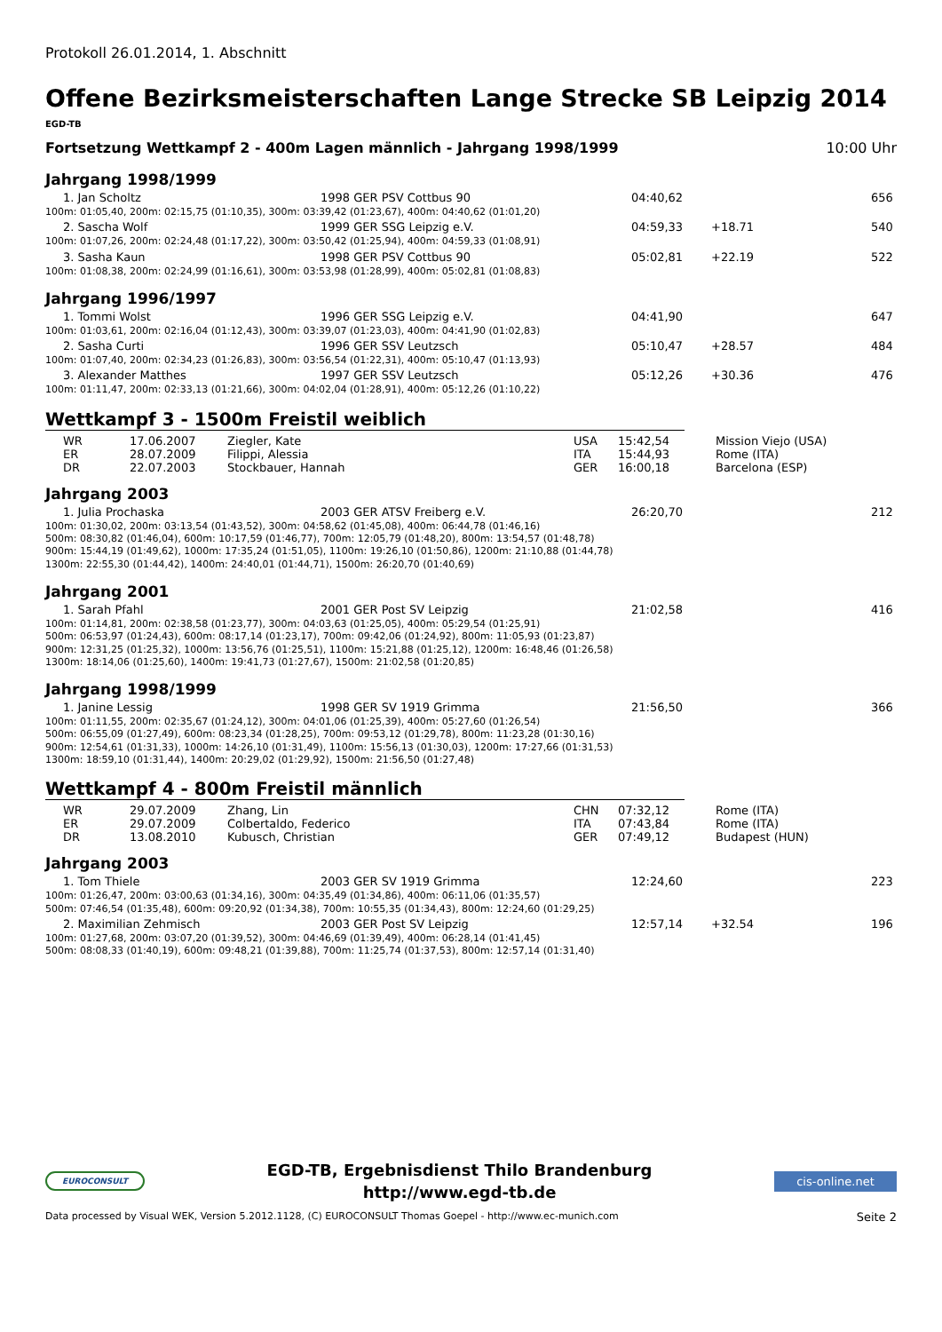Protokoll 26.01.2014, 1. Abschnitt
Offene Bezirksmeisterschaften Lange Strecke SB Leipzig 2014
EGD-TB
Fortsetzung Wettkampf 2 - 400m Lagen männlich - Jahrgang 1998/1999 10:00 Uhr
Jahrgang 1998/1999
| 1. Jan Scholtz | 1998 GER PSV Cottbus 90 | 04:40,62 | | 656 |
| 100m: 01:05,40, 200m: 02:15,75 (01:10,35), 300m: 03:39,42 (01:23,67), 400m: 04:40,62 (01:01,20) | | | | |
| 2. Sascha Wolf | 1999 GER SSG Leipzig e.V. | 04:59,33 | +18.71 | 540 |
| 100m: 01:07,26, 200m: 02:24,48 (01:17,22), 300m: 03:50,42 (01:25,94), 400m: 04:59,33 (01:08,91) | | | | |
| 3. Sasha Kaun | 1998 GER PSV Cottbus 90 | 05:02,81 | +22.19 | 522 |
| 100m: 01:08,38, 200m: 02:24,99 (01:16,61), 300m: 03:53,98 (01:28,99), 400m: 05:02,81 (01:08,83) | | | | |
Jahrgang 1996/1997
| 1. Tommi Wolst | 1996 GER SSG Leipzig e.V. | 04:41,90 | | 647 |
| 100m: 01:03,61, 200m: 02:16,04 (01:12,43), 300m: 03:39,07 (01:23,03), 400m: 04:41,90 (01:02,83) | | | | |
| 2. Sasha Curti | 1996 GER SSV Leutzsch | 05:10,47 | +28.57 | 484 |
| 100m: 01:07,40, 200m: 02:34,23 (01:26,83), 300m: 03:56,54 (01:22,31), 400m: 05:10,47 (01:13,93) | | | | |
| 3. Alexander Matthes | 1997 GER SSV Leutzsch | 05:12,26 | +30.36 | 476 |
| 100m: 01:11,47, 200m: 02:33,13 (01:21,66), 300m: 04:02,04 (01:28,91), 400m: 05:12,26 (01:10,22) | | | | |
Wettkampf 3 - 1500m Freistil weiblich
| WR | 17.06.2007 | Ziegler, Kate | USA | 15:42,54 | Mission Viejo (USA) |
| ER | 28.07.2009 | Filippi, Alessia | ITA | 15:44,93 | Rome (ITA) |
| DR | 22.07.2003 | Stockbauer, Hannah | GER | 16:00,18 | Barcelona (ESP) |
Jahrgang 2003
| 1. Julia Prochaska | 2003 GER ATSV Freiberg e.V. | 26:20,70 | | 212 |
| 100m: 01:30,02, 200m: 03:13,54 (01:43,52), 300m: 04:58,62 (01:45,08), 400m: 06:44,78 (01:46,16) 500m: 08:30,82 (01:46,04), 600m: 10:17,59 (01:46,77), 700m: 12:05,79 (01:48,20), 800m: 13:54,57 (01:48,78) 900m: 15:44,19 (01:49,62), 1000m: 17:35,24 (01:51,05), 1100m: 19:26,10 (01:50,86), 1200m: 21:10,88 (01:44,78) 1300m: 22:55,30 (01:44,42), 1400m: 24:40,01 (01:44,71), 1500m: 26:20,70 (01:40,69) | | | | |
Jahrgang 2001
| 1. Sarah Pfahl | 2001 GER Post SV Leipzig | 21:02,58 | | 416 |
| 100m: 01:14,81, 200m: 02:38,58 (01:23,77), 300m: 04:03,63 (01:25,05), 400m: 05:29,54 (01:25,91) 500m: 06:53,97 (01:24,43), 600m: 08:17,14 (01:23,17), 700m: 09:42,06 (01:24,92), 800m: 11:05,93 (01:23,87) 900m: 12:31,25 (01:25,32), 1000m: 13:56,76 (01:25,51), 1100m: 15:21,88 (01:25,12), 1200m: 16:48,46 (01:26,58) 1300m: 18:14,06 (01:25,60), 1400m: 19:41,73 (01:27,67), 1500m: 21:02,58 (01:20,85) | | | | |
Jahrgang 1998/1999
| 1. Janine Lessig | 1998 GER SV 1919 Grimma | 21:56,50 | | 366 |
| 100m: 01:11,55, 200m: 02:35,67 (01:24,12), 300m: 04:01,06 (01:25,39), 400m: 05:27,60 (01:26,54) 500m: 06:55,09 (01:27,49), 600m: 08:23,34 (01:28,25), 700m: 09:53,12 (01:29,78), 800m: 11:23,28 (01:30,16) 900m: 12:54,61 (01:31,33), 1000m: 14:26,10 (01:31,49), 1100m: 15:56,13 (01:30,03), 1200m: 17:27,66 (01:31,53) 1300m: 18:59,10 (01:31,44), 1400m: 20:29,02 (01:29,92), 1500m: 21:56,50 (01:27,48) | | | | |
Wettkampf 4 - 800m Freistil männlich
| WR | 29.07.2009 | Zhang, Lin | CHN | 07:32,12 | Rome (ITA) |
| ER | 29.07.2009 | Colbertaldo, Federico | ITA | 07:43,84 | Rome (ITA) |
| DR | 13.08.2010 | Kubusch, Christian | GER | 07:49,12 | Budapest (HUN) |
Jahrgang 2003
| 1. Tom Thiele | 2003 GER SV 1919 Grimma | 12:24,60 | | 223 |
| 100m: 01:26,47, 200m: 03:00,63 (01:34,16), 300m: 04:35,49 (01:34,86), 400m: 06:11,06 (01:35,57) 500m: 07:46,54 (01:35,48), 600m: 09:20,92 (01:34,38), 700m: 10:55,35 (01:34,43), 800m: 12:24,60 (01:29,25) | | | | |
| 2. Maximilian Zehmisch | 2003 GER Post SV Leipzig | 12:57,14 | +32.54 | 196 |
| 100m: 01:27,68, 200m: 03:07,20 (01:39,52), 300m: 04:46,69 (01:39,49), 400m: 06:28,14 (01:41,45) 500m: 08:08,33 (01:40,19), 600m: 09:48,21 (01:39,88), 700m: 11:25,74 (01:37,53), 800m: 12:57,14 (01:31,40) | | | | |
EUROCONSULT
EGD-TB, Ergebnisdienst Thilo Brandenburg
http://www.egd-tb.de
cis-online.net
Data processed by Visual WEK, Version 5.2012.1128, (C) EUROCONSULT Thomas Goepel - http://www.ec-munich.com Seite 2